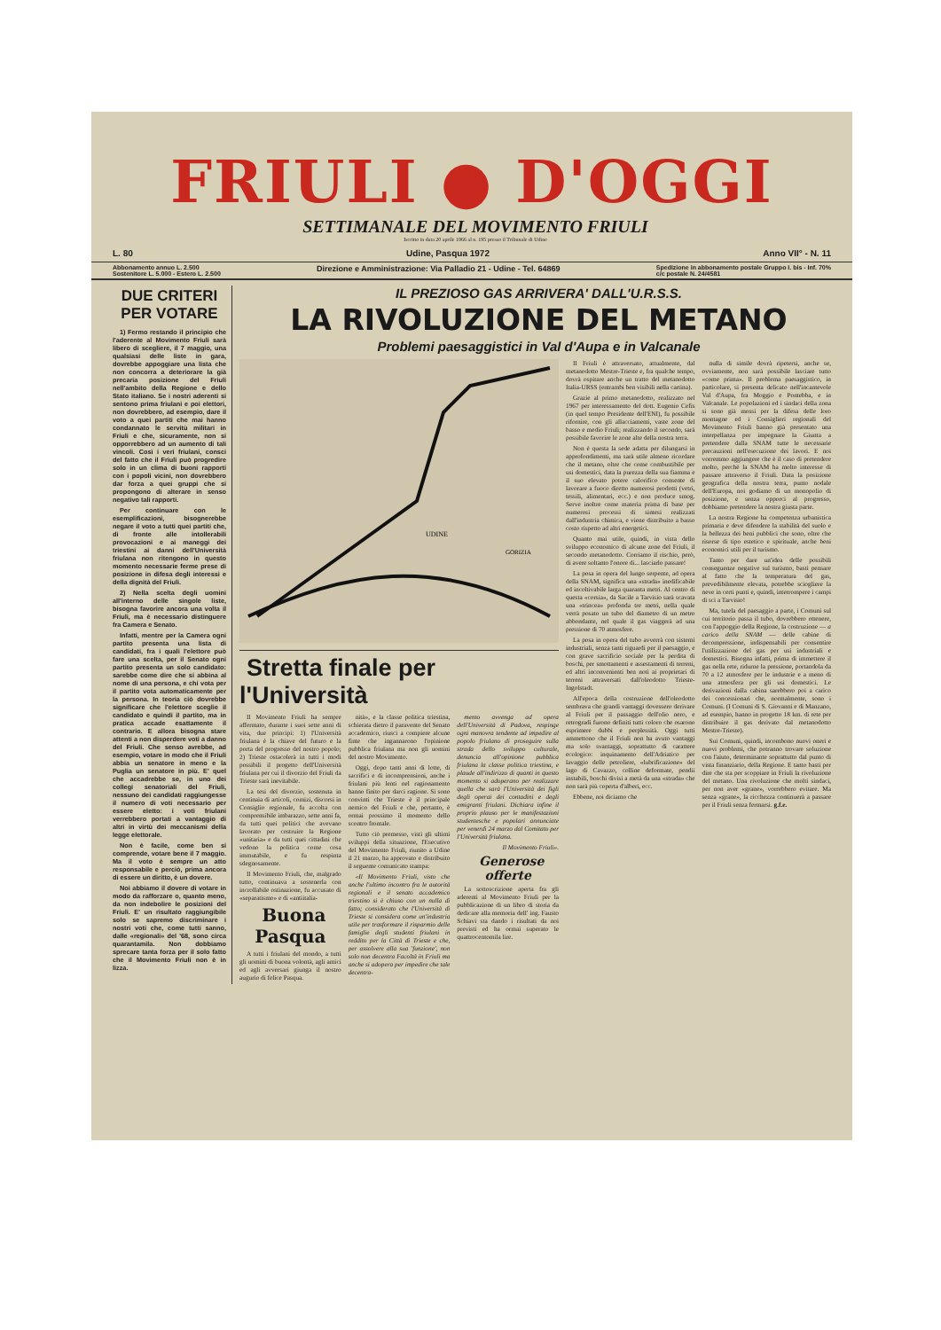FRIULI ● D'OGGI
SETTIMANALE DEL MOVIMENTO FRIULI
Iscritto in data 20 aprile 1966 al n. 195 presso il Tribunale di Udine
L. 80 Udine, Pasqua 1972 Anno VII° - N. 11
Abbonamento annuo L. 2.500
Sostenitore L. 5.000 - Estero L. 2.500 Direzione e Amministrazione: Via Palladio 21 - Udine - Tel. 64869 Spedizione in abbonamento postale Gruppo I. bis - Inf. 70%
c/c postale N. 24/4581
DUE CRITERI PER VOTARE
1) Fermo restando il principio che l'aderente al Movimento Friuli sarà libero di scegliere, il 7 maggio, una qualsiasi delle liste in gara, dovrebbe appoggiare una lista che non concorra a deteriorare la già precaria posizione del Friuli nell'ambito della Regione e dello Stato italiano. Se i nostri aderenti si sentono prima friulani e poi elettori, non dovrebbero, ad esempio, dare il voto a quei partiti che mai hanno condannato le servitù militari in Friuli e che, sicuramente, non si opporrebbero ad un aumento di tali vincoli. Così i veri friulani, consci del fatto che il Friuli può progredire solo in un clima di buoni rapporti con i popoli vicini, non dovrebbero dar forza a quei gruppi che si propongono di alterare in senso negativo tali rapporti.
Per continuare con le esemplificazioni, bisognerebbe negare il voto a tutti quei partiti che, di fronte alle intollerabili provocazioni e ai maneggi dei triestini ai danni dell'Università friulana non ritengono in questo momento necessarie ferme prese di posizione in difesa degli interessi e della dignità del Friuli.
2) Nella scelta degli uomini all'interno delle singole liste, bisogna favorire ancora una volta il Friuli, ma è necessario distinguere fra Camera e Senato.
Infatti, mentre per la Camera ogni partito presenta una lista di candidati, fra i quali l'elettore può fare una scelta, per il Senato ogni partito presenta un solo candidato: sarebbe come dire che si abbina al nome di una persona, e chi vota per il partito vota automaticamente per la persona. In teoria ciò dovrebbe significare che l'elettore sceglie il candidato e quindi il partito, ma in pratica accade esattamente il contrario. E allora bisogna stare attenti a non disperdere voti a danno del Friuli. Che senso avrebbe, ad esempio, votare in modo che il Friuli abbia un senatore in meno e la Puglia un senatore in più. E' quel che accadrebbe se, in uno dei collegi senatoriali del Friuli, nessuno dei candidati raggiungesse il numero di voti necessario per essere eletto: i voti friulani verrebbero portati a vantaggio di altri in virtù dei meccanismi della legge elettorale.
Non è facile, come ben si comprende, votare bene il 7 maggio. Ma il voto è sempre un atto responsabile e perciò, prima ancora di essere un diritto, è un dovere.
Noi abbiamo il dovere di votare in modo da rafforzare o, quanto meno, da non indebolire le posizioni del Friuli. E' un risultato raggiungibile solo se sapremo discriminare i nostri voti che, come tutti sanno, dalle «regionali» del '68, sono circa quarantamila. Non dobbiamo sprecare tanta forza per il solo fatto che il Movimento Friuli non è in lizza.
IL PREZIOSO GAS ARRIVERA' DALL'U.R.S.S.
LA RIVOLUZIONE DEL METANO
Problemi paesaggistici in Val d'Aupa e in Valcanale
UDINE
GORIZIA
Stretta finale per l'Università
Il Movimento Friuli ha sempre affermato, durante i suoi sette anni di vita, due principi: 1) l'Università friulana è la chiave del futuro e la porta del progresso del nostro popolo; 2) Trieste ostacolerà in tutti i modi possibili il progetto dell'Università friulana per cui il divorzio del Friuli da Trieste sarà inevitabile.
La tesi del divorzio, sostenuta in centinaia di articoli, comizi, discorsi in Consiglio regionale, fu accolta con comprensibile imbarazzo, sette anni fa, da tutti quei politici che avevano lavorato per costruire la Regione «unitaria» e da tutti quei cittadini che vedono la politica come cosa immutabile, e fu respinta sdegnosamente.
Il Movimento Friuli, che, malgrado tutto, continuava a sostenerla con incrollabile ostinazione, fu accusato di «separatismo» e di «antiitalia-
Buona Pasqua
A tutti i friulani del mondo, a tutti gli uomini di buona volontà, agli amici ed agli avversari giunga il nostro augurio di felice Pasqua.
nità», e la classe politica triestina, schierata dietro il paravento del Senato accademico, riuscì a compiere alcune finte che ingannarono l'opinione pubblica friulana ma non gli uomini del nostro Movimento.
Oggi, dopo tanti anni di lotte, di sacrifici e di incomprensioni, anche i friulani più lenti nel ragionamento hanno finito per darci ragione. Si sono convinti che Trieste è il principale nemico del Friuli e che, pertanto, è ormai prossimo il momento dello scontro frontale.
Tutto ciò premesso, visti gli ultimi sviluppi della situazione, l'Esecutivo del Movimento Friuli, riunito a Udine il 21 marzo, ha approvato e distribuito il seguente comunicato stampa:
«Il Movimento Friuli, visto che anche l'ultimo incontro fra le autorità regionali e il senato accademico triestino si è chiuso con un nulla di fatto; considerato che l'Università di Trieste si considera come un'industria utile per trasformare il risparmio delle famiglie degli studenti friulani in reddito per la Città di Trieste e che, per assolvere alla sua 'funzione', non solo non decentra Facoltà in Friuli ma anche si adopera per impedire che tale decentra-
mento avvenga ad opera dell'Università di Padova, respinge ogni manovra tendente ad impedire al popolo friulano di proseguire sulla strada dello sviluppo culturale, denuncia all'opinione pubblica friulana la classe politica triestina, e plaude all'indirizzo di quanti in questo momento si adoperano per realizzare quella che sarà l'Università dei figli degli operai dei contadini e degli emigranti friulani. Dichiara infine il proprio plauso per le manifestazioni studentesche e popolari annunciate per venerdì 24 marzo dal Comitato per l'Università friulana.
Il Movimento Friuli».
Generose offerte
La sottoscrizione aperta fra gli aderenti al Movimento Friuli per la pubblicazione di un libro di storia da dedicare alla memoria dell' ing. Fausto Schiavi sta dando i risultati da noi previsti ed ha ormai superato le quattrocentomila lire.
Il Friuli è attraversato, attualmente, dal metanodotto Mestre-Trieste e, fra qualche tempo, dovrà ospitare anche un tratto del metanodotto Italia-URSS (entrambi ben visibili nella cartina).
Grazie al primo metanodotto, realizzato nel 1967 per interessamento del dott. Eugenio Cefis (in quel tempo Presidente dell'ENI), fu possibile rifornire, con gli allacciamenti, vaste zone del basso e medio Friuli; realizzando il secondo, sarà possibile favorire le zone alte della nostra terra.
Non è questa la sede adatta per dilungarsi in approfondimenti, ma sarà utile almeno ricordare che il metano, oltre che come combustibile per usi domestici, data la purezza della sua fiamma e il suo elevato potere calorifico consente di lavorare a fuoco diretto numerosi prodotti (vetri, tessili, alimentari, ecc.) e non produce smog. Serve inoltre come materia prima di base per numerosi processi di sintesi realizzati dall'industria chimica, e viene distribuito a basso costo rispetto ad altri energetici.
Quanto mai utile, quindi, in vista dello sviluppo economico di alcune zone del Friuli, il secondo metanodotto. Corriamo il rischio, però, di avere soltanto l'onore di... lasciarlo passare!
La posa in opera del lungo serpente, ad opera della SNAM, significa una «strada» inedificabile ed incoltivabile larga quaranta metri. Al centro di questa «corsia», da Sacile a Tarvisio sarà scavata una «trincea» profonda tre metri, nella quale verrà posato un tubo del diametro di un metro abbondante, nel quale il gas viaggerà ad una pressione di 70 atmosfere.
La posa in opera del tubo avverrà con sistemi industriali, senza tanti riguardi per il paesaggio, e con grave sacrificio sociale per la perdita di boschi, per smottamenti e assestamenti di terreni, ed altri inconvenienti ben noti ai proprietari di terreni attraversati dall'oleodotto Trieste-Ingolstadt.
All'epoca della costruzione dell'oleodotto sembrava che grandi vantaggi dovessero derivare al Friuli per il passaggio dell'olio nero, e retrogradi furono definiti tutti coloro che osarono esprimere dubbi e perplessità. Oggi tutti ammettono che il Friuli non ha avuto vantaggi ma solo svantaggi, soprattutto di carattere ecologico: inquinamento dell'Adriatico per lavaggio delle petroliere, «lubrificazione» del lago di Cavazzo, colline deformate, pendii instabili, boschi divisi a metà da una «strada» che non sarà più coperta d'alberi, ecc.
Ebbene, noi diciamo che
nulla di simile dovrà ripetersi, anche se, ovviamente, non sarà possibile lasciare tutto «come prima». Il problema paesaggistico, in particolare, si presenta delicato nell'incantevole Val d'Aupa, fra Moggio e Pontebba, e in Valcanale. Le popolazioni ed i sindaci della zona si sono già mossi per la difesa delle loro montagne ed i Consiglieri regionali del Movimento Friuli hanno già presentato una interpellanza per impegnare la Giunta a pretendere dalla SNAM tutte le necessarie precauzioni nell'esecuzione dei lavori. E noi vorremmo aggiungere che è il caso di pretendere molto, perchè la SNAM ha molto interesse di passare attraverso il Friuli. Data la posizione geografica della nostra terra, punto nodale dell'Europa, noi godiamo di un monopolio di posizione, e senza opporci al progresso, dobbiamo pretendere la nostra giusta parte.
La nostra Regione ha competenza urbanistica primaria e deve difendere la stabilità del suolo e la bellezza dei beni pubblici che sono, oltre che risorse di tipo estetico e spirituale, anche beni economici utili per il turismo.
Tanto per dare un'idea delle possibili conseguenze negative sul turismo, basti pensare al fatto che la temperatura del gas, prevedibilmente elevata, potrebbe sciogliere la neve in certi punti e, quindi, interrompere i campi di sci a Tarvisio!
Ma, tutela del paesaggio a parte, i Comuni sul cui territorio passa il tubo, dovrebbero ottenere, con l'appoggio della Regione, la costruzione — a carico della SNAM — delle cabine di decompressione, indispensabili per consentire l'utilizzazione del gas per usi industriali e domestici. Bisogna infatti, prima di immettere il gas nella rete, ridurne la pressione, portandola da 70 a 12 atmosfere per le industrie e a meno di una atmosfera per gli usi domestici. Le derivazioni dalla cabina sarebbero poi a carico dei concessionari che, normalmente, sono i Comuni. (I Comuni di S. Giovanni e di Manzano, ad esempio, hanno in progetto 18 km. di rete per distribuire il gas derivato dal metanodotto Mestre-Trieste).
Sui Comuni, quindi, incombono nuovi oneri e nuovi problemi, che potranno trovare soluzione con l'aiuto, determinante soprattutto dal punto di vista finanziario, della Regione. E tanto basti per dire che sta per scoppiare in Friuli la rivoluzione del metano. Una rivoluzione che molti sindaci, per non aver «grane», vorrebbero evitare. Ma senza «grane», la ricchezza continuerà a passare per il Friuli senza fermarsi. g.f.e.